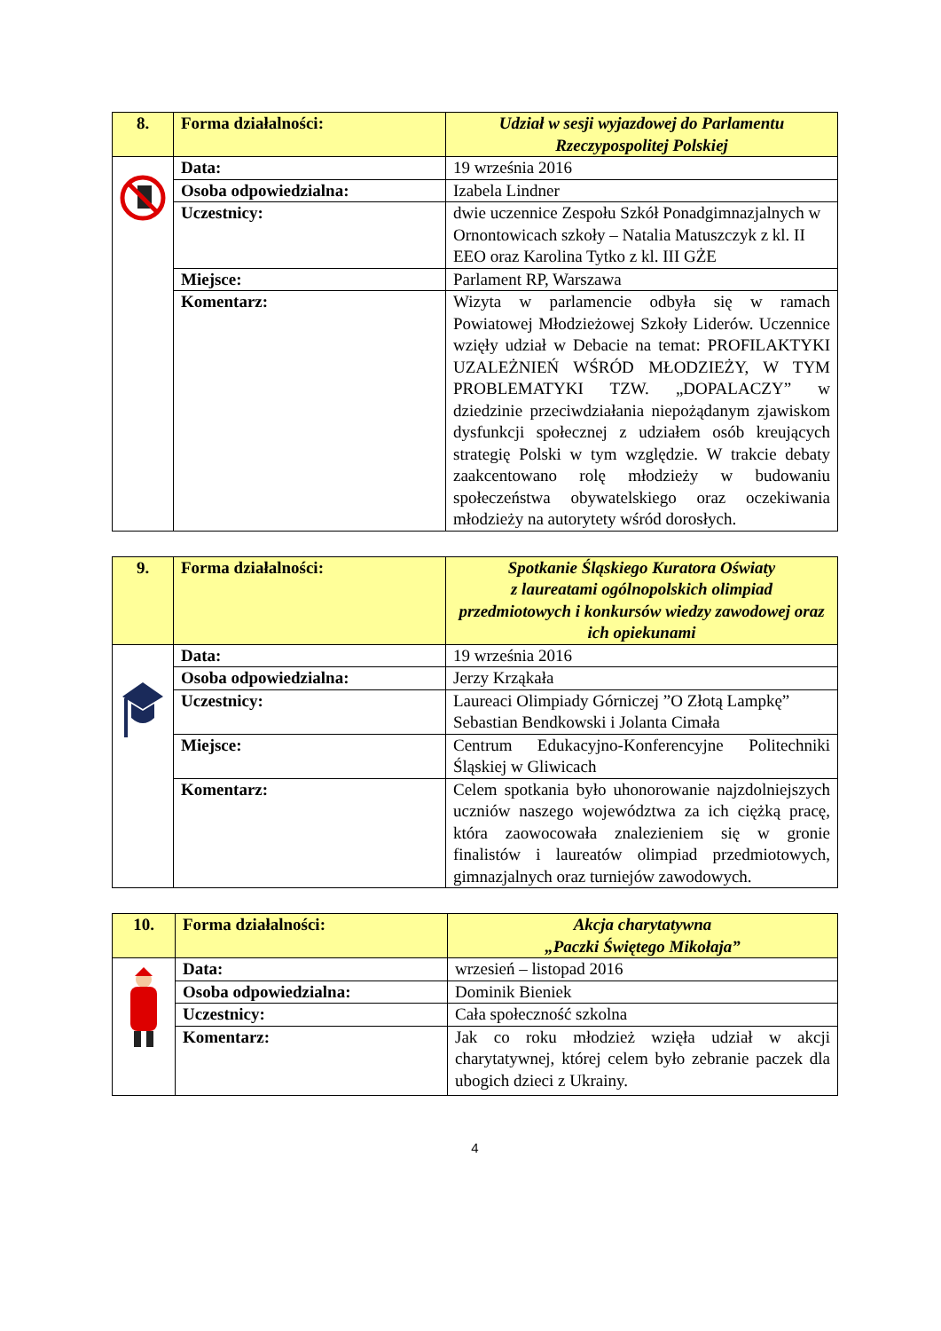| 8. | Forma działalności: | Udział w sesji wyjazdowej do Parlamentu Rzeczypospolitej Polskiej |
| | Data: | 19 września 2016 |
| | Osoba odpowiedzialna: | Izabela Lindner |
| | Uczestnicy: | dwie uczennice Zespołu Szkół Ponadgimnazjalnych w Ornontowicach szkoły – Natalia Matuszczyk z kl. II EEO oraz Karolina Tytko z kl. III GŻE |
| | Miejsce: | Parlament RP, Warszawa |
| | Komentarz: | Wizyta w parlamencie odbyła się w ramach Powiatowej Młodzieżowej Szkoły Liderów. Uczennice wzięły udział w Debacie na temat: PROFILAKTYKI UZALEŻNIEŃ WŚRÓD MŁODZIEŻY, W TYM PROBLEMATYKI TZW. „DOPALACZY” w dziedzinie przeciwdziałania niepożądanym zjawiskom dysfunkcji społecznej z udziałem osób kreujących strategię Polski w tym względzie. W trakcie debaty zaakcentowano rolę młodzieży w budowaniu społeczeństwa obywatelskiego oraz oczekiwania młodzieży na autorytety wśród dorosłych. |
| 9. | Forma działalności: | Spotkanie Śląskiego Kuratora Oświaty z laureatami ogólnopolskich olimpiad przedmiotowych i konkursów wiedzy zawodowej oraz ich opiekunami |
| | Data: | 19 września 2016 |
| | Osoba odpowiedzialna: | Jerzy Krząkała |
| | Uczestnicy: | Laureaci Olimpiady Górniczej ”O Złotą Lampkę” Sebastian Bendkowski i Jolanta Cimała |
| | Miejsce: | Centrum Edukacyjno-Konferencyjne Politechniki Śląskiej w Gliwicach |
| | Komentarz: | Celem spotkania było uhonorowanie najzdolniejszych uczniów naszego województwa za ich ciężką pracę, która zaowocowała znalezieniem się w gronie finalistów i laureatów olimpiad przedmiotowych, gimnazjalnych oraz turniejów zawodowych. |
| 10. | Forma działalności: | Akcja charytatywna „Paczki Świętego Mikołaja” |
| | Data: | wrzesień – listopad 2016 |
| | Osoba odpowiedzialna: | Dominik Bieniek |
| | Uczestnicy: | Cała społeczność szkolna |
| | Komentarz: | Jak co roku młodzież wzięła udział w akcji charytatywnej, której celem było zebranie paczek dla ubogich dzieci z Ukrainy. |
4